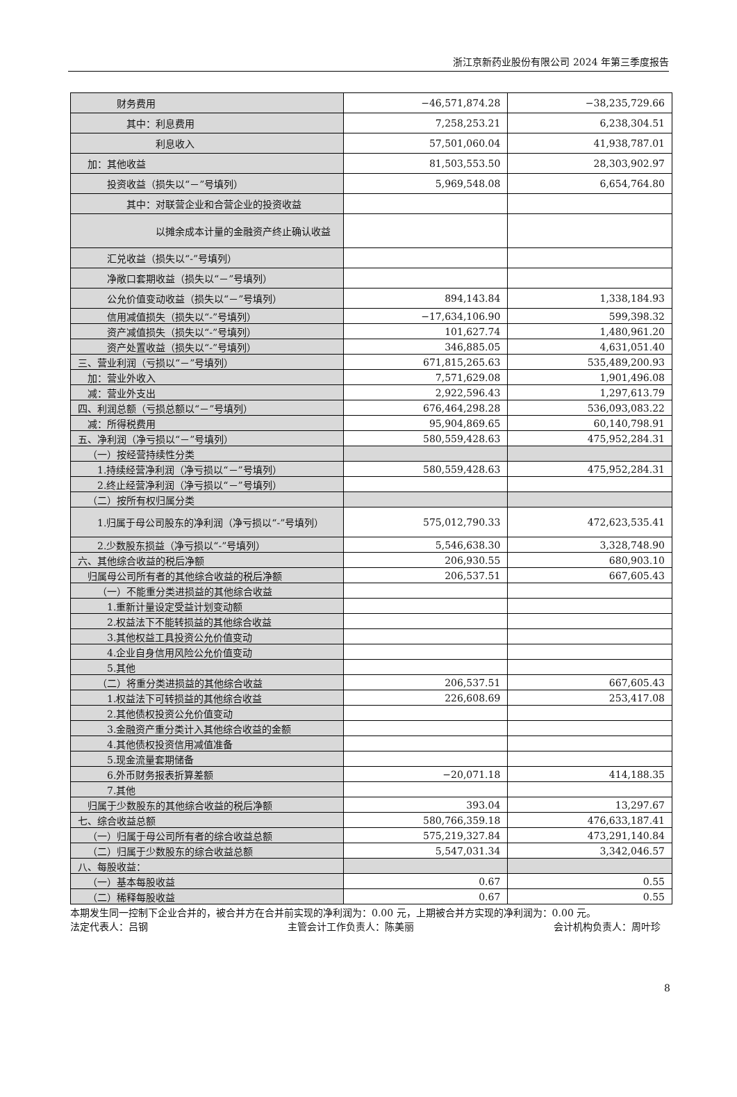浙江京新药业股份有限公司 2024 年第三季度报告
| 财务费用 | −46,571,874.28 | −38,235,729.66 |
| 其中：利息费用 | 7,258,253.21 | 6,238,304.51 |
| 利息收入 | 57,501,060.04 | 41,938,787.01 |
| 加：其他收益 | 81,503,553.50 | 28,303,902.97 |
| 投资收益（损失以“－”号填列） | 5,969,548.08 | 6,654,764.80 |
| 其中：对联营企业和合营企业的投资收益 | | |
| 以摊余成本计量的金融资产终止确认收益 | | |
| 汇兑收益（损失以“-”号填列） | | |
| 净敞口套期收益（损失以“－”号填列） | | |
| 公允价值变动收益（损失以“－”号填列） | 894,143.84 | 1,338,184.93 |
| 信用减值损失（损失以“-”号填列） | −17,634,106.90 | 599,398.32 |
| 资产减值损失（损失以“-”号填列） | 101,627.74 | 1,480,961.20 |
| 资产处置收益（损失以“-”号填列） | 346,885.05 | 4,631,051.40 |
| 三、营业利润（亏损以“－”号填列） | 671,815,265.63 | 535,489,200.93 |
| 加：营业外收入 | 7,571,629.08 | 1,901,496.08 |
| 减：营业外支出 | 2,922,596.43 | 1,297,613.79 |
| 四、利润总额（亏损总额以“－”号填列） | 676,464,298.28 | 536,093,083.22 |
| 减：所得税费用 | 95,904,869.65 | 60,140,798.91 |
| 五、净利润（净亏损以“－”号填列） | 580,559,428.63 | 475,952,284.31 |
| （一）按经营持续性分类 | | |
| 1.持续经营净利润（净亏损以“－”号填列） | 580,559,428.63 | 475,952,284.31 |
| 2.终止经营净利润（净亏损以“－”号填列） | | |
| （二）按所有权归属分类 | | |
| 1.归属于母公司股东的净利润（净亏损以“-”号填列） | 575,012,790.33 | 472,623,535.41 |
| 2.少数股东损益（净亏损以“-”号填列） | 5,546,638.30 | 3,328,748.90 |
| 六、其他综合收益的税后净额 | 206,930.55 | 680,903.10 |
| 归属母公司所有者的其他综合收益的税后净额 | 206,537.51 | 667,605.43 |
| （一）不能重分类进损益的其他综合收益 | | |
| 1.重新计量设定受益计划变动额 | | |
| 2.权益法下不能转损益的其他综合收益 | | |
| 3.其他权益工具投资公允价值变动 | | |
| 4.企业自身信用风险公允价值变动 | | |
| 5.其他 | | |
| （二）将重分类进损益的其他综合收益 | 206,537.51 | 667,605.43 |
| 1.权益法下可转损益的其他综合收益 | 226,608.69 | 253,417.08 |
| 2.其他债权投资公允价值变动 | | |
| 3.金融资产重分类计入其他综合收益的金额 | | |
| 4.其他债权投资信用减值准备 | | |
| 5.现金流量套期储备 | | |
| 6.外币财务报表折算差额 | −20,071.18 | 414,188.35 |
| 7.其他 | | |
| 归属于少数股东的其他综合收益的税后净额 | 393.04 | 13,297.67 |
| 七、综合收益总额 | 580,766,359.18 | 476,633,187.41 |
| （一）归属于母公司所有者的综合收益总额 | 575,219,327.84 | 473,291,140.84 |
| （二）归属于少数股东的综合收益总额 | 5,547,031.34 | 3,342,046.57 |
| 八、每股收益： | | |
| （一）基本每股收益 | 0.67 | 0.55 |
| （二）稀释每股收益 | 0.67 | 0.55 |
本期发生同一控制下企业合并的，被合并方在合并前实现的净利润为：0.00 元，上期被合并方实现的净利润为：0.00 元。
法定代表人：吕钢 主管会计工作负责人：陈美丽 会计机构负责人：周叶珍
8